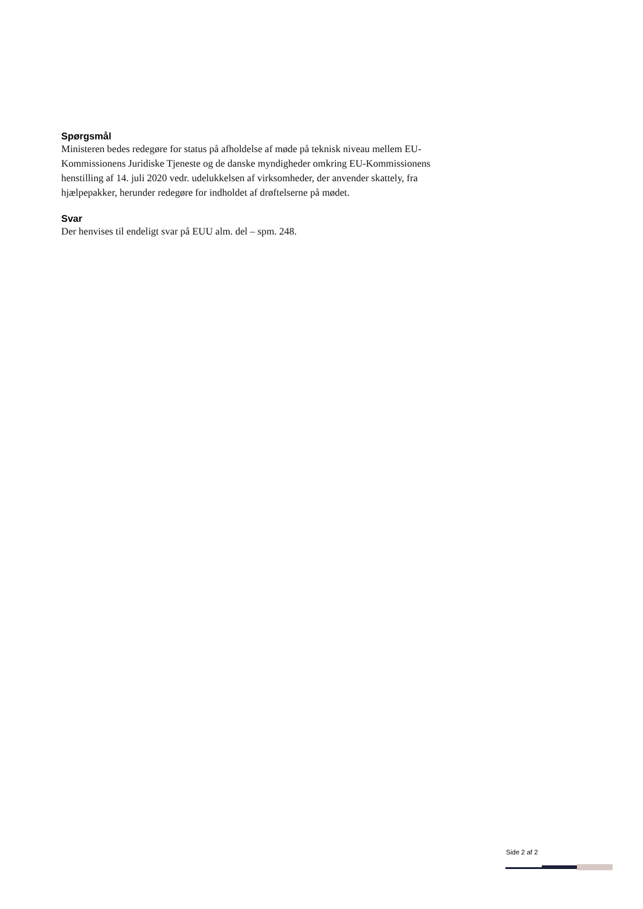Spørgsmål
Ministeren bedes redegøre for status på afholdelse af møde på teknisk niveau mellem EU-Kommissionens Juridiske Tjeneste og de danske myndigheder omkring EU-Kommissionens henstilling af 14. juli 2020 vedr. udelukkelsen af virksomheder, der anvender skattely, fra hjælpepakker, herunder redegøre for indholdet af drøftelserne på mødet.
Svar
Der henvises til endeligt svar på EUU alm. del – spm. 248.
Side 2 af 2